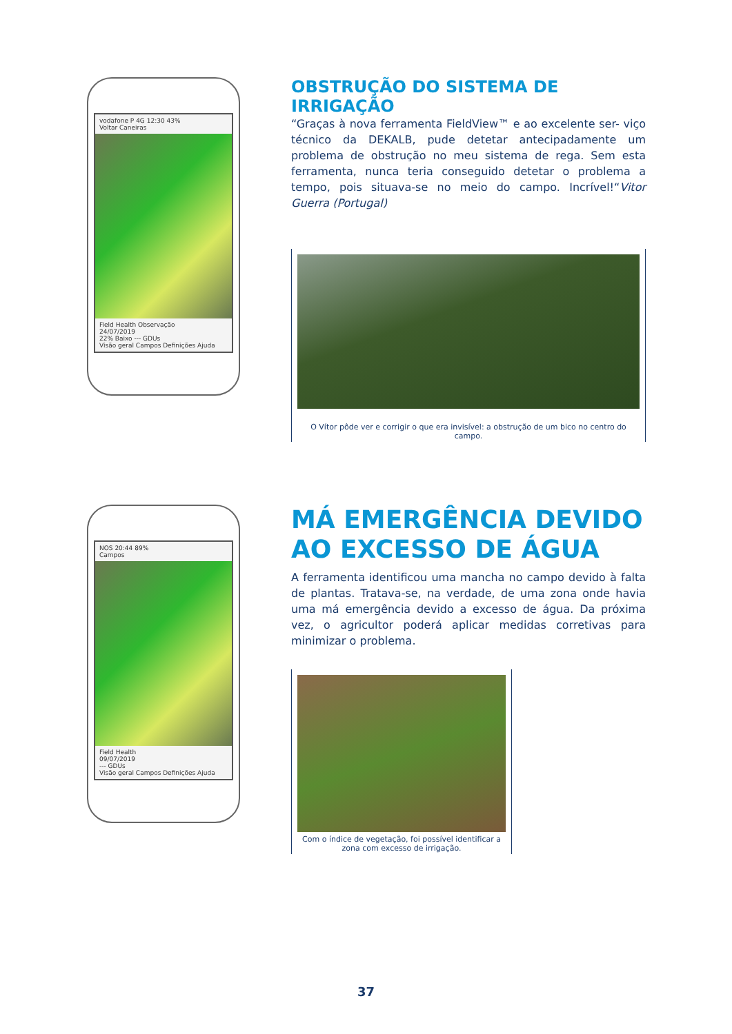vodafone P 4G 12:30 43%
Voltar Caneiras
Field Health Observação
24/07/2019
22% Baixo --- GDUs
Visão geral Campos Definições Ajuda
OBSTRUÇÃO DO SISTEMA DE IRRIGAÇÃO
“Graças à nova ferramenta FieldView™ e ao excelente ser- viço técnico da DEKALB, pude detetar antecipadamente um problema de obstrução no meu sistema de rega. Sem esta ferramenta, nunca teria conseguido detetar o problema a tempo, pois situava-se no meio do campo. Incrível!“Vitor Guerra (Portugal)
O Vítor pôde ver e corrigir o que era invisível: a obstrução de um bico no centro do campo.
NOS 20:44 89%
Campos
Field Health
09/07/2019
--- GDUs
Visão geral Campos Definições Ajuda
MÁ EMERGÊNCIA DEVIDO AO EXCESSO DE ÁGUA
A ferramenta identificou uma mancha no campo devido à falta de plantas. Tratava-se, na verdade, de uma zona onde havia uma má emergência devido a excesso de água. Da próxima vez, o agricultor poderá aplicar medidas corretivas para minimizar o problema.
Com o índice de vegetação, foi possível identificar a zona com excesso de irrigação.
37